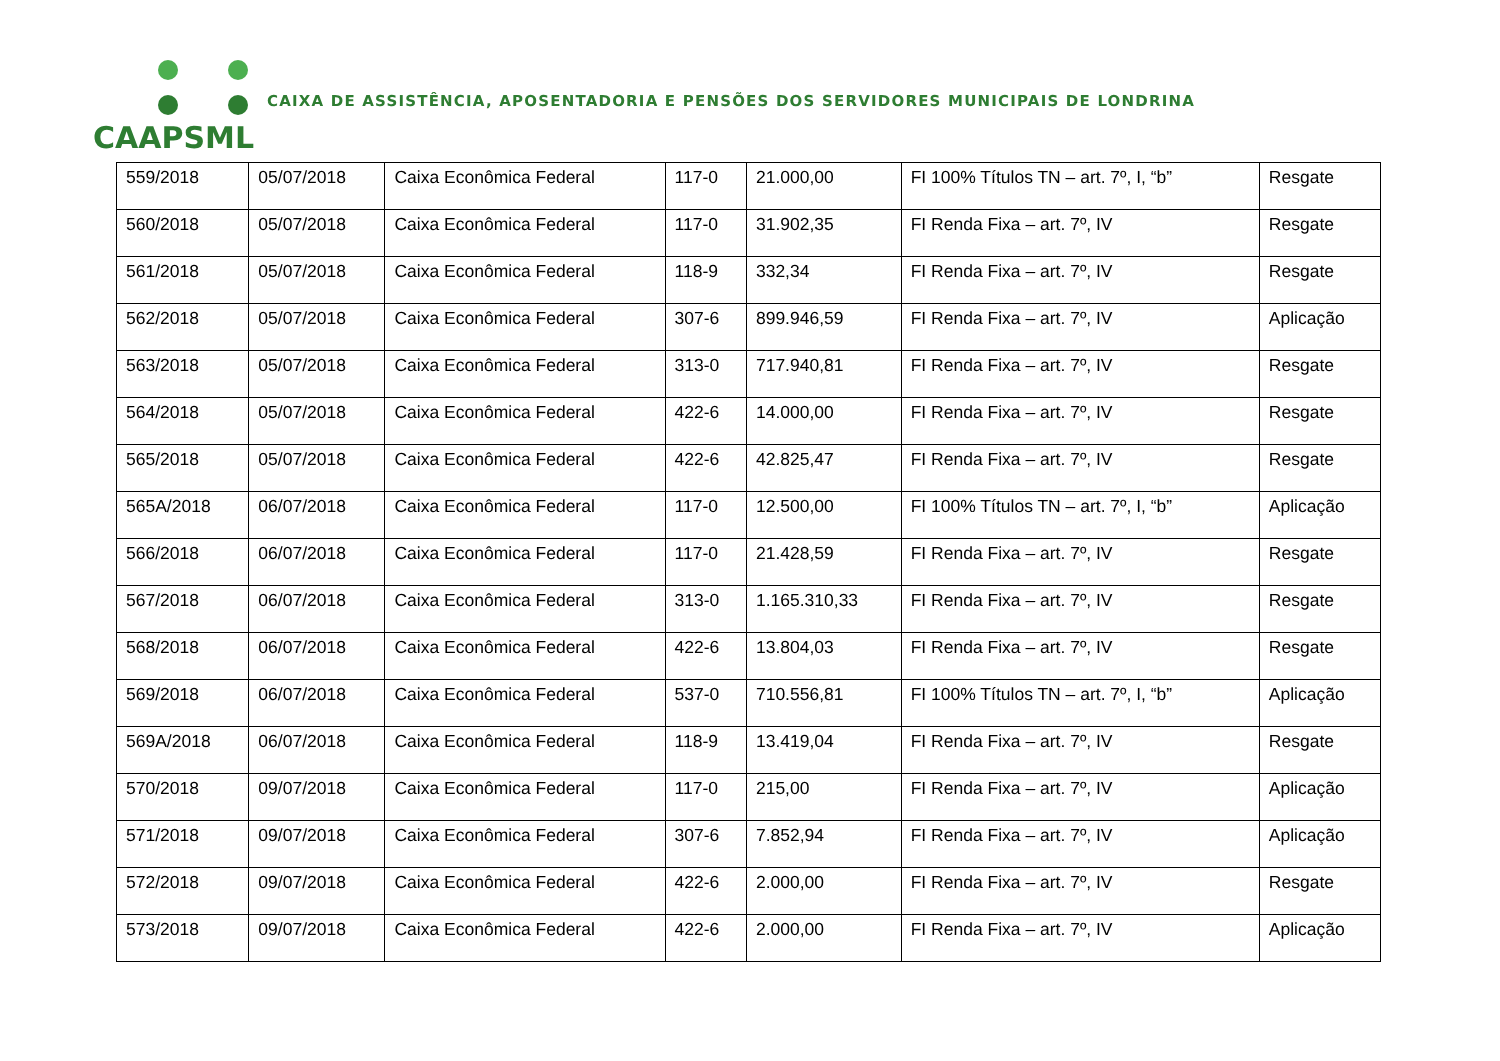CAAPSML
CAIXA DE ASSISTÊNCIA, APOSENTADORIA E PENSÕES DOS SERVIDORES MUNICIPAIS DE LONDRINA
| 559/2018 | 05/07/2018 | Caixa Econômica Federal | 117-0 | 21.000,00 | FI 100% Títulos TN – art. 7º, I, “b” | Resgate |
| 560/2018 | 05/07/2018 | Caixa Econômica Federal | 117-0 | 31.902,35 | FI Renda Fixa – art. 7º, IV | Resgate |
| 561/2018 | 05/07/2018 | Caixa Econômica Federal | 118-9 | 332,34 | FI Renda Fixa – art. 7º, IV | Resgate |
| 562/2018 | 05/07/2018 | Caixa Econômica Federal | 307-6 | 899.946,59 | FI Renda Fixa – art. 7º, IV | Aplicação |
| 563/2018 | 05/07/2018 | Caixa Econômica Federal | 313-0 | 717.940,81 | FI Renda Fixa – art. 7º, IV | Resgate |
| 564/2018 | 05/07/2018 | Caixa Econômica Federal | 422-6 | 14.000,00 | FI Renda Fixa – art. 7º, IV | Resgate |
| 565/2018 | 05/07/2018 | Caixa Econômica Federal | 422-6 | 42.825,47 | FI Renda Fixa – art. 7º, IV | Resgate |
| 565A/2018 | 06/07/2018 | Caixa Econômica Federal | 117-0 | 12.500,00 | FI 100% Títulos TN – art. 7º, I, “b” | Aplicação |
| 566/2018 | 06/07/2018 | Caixa Econômica Federal | 117-0 | 21.428,59 | FI Renda Fixa – art. 7º, IV | Resgate |
| 567/2018 | 06/07/2018 | Caixa Econômica Federal | 313-0 | 1.165.310,33 | FI Renda Fixa – art. 7º, IV | Resgate |
| 568/2018 | 06/07/2018 | Caixa Econômica Federal | 422-6 | 13.804,03 | FI Renda Fixa – art. 7º, IV | Resgate |
| 569/2018 | 06/07/2018 | Caixa Econômica Federal | 537-0 | 710.556,81 | FI 100% Títulos TN – art. 7º, I, “b” | Aplicação |
| 569A/2018 | 06/07/2018 | Caixa Econômica Federal | 118-9 | 13.419,04 | FI Renda Fixa – art. 7º, IV | Resgate |
| 570/2018 | 09/07/2018 | Caixa Econômica Federal | 117-0 | 215,00 | FI Renda Fixa – art. 7º, IV | Aplicação |
| 571/2018 | 09/07/2018 | Caixa Econômica Federal | 307-6 | 7.852,94 | FI Renda Fixa – art. 7º, IV | Aplicação |
| 572/2018 | 09/07/2018 | Caixa Econômica Federal | 422-6 | 2.000,00 | FI Renda Fixa – art. 7º, IV | Resgate |
| 573/2018 | 09/07/2018 | Caixa Econômica Federal | 422-6 | 2.000,00 | FI Renda Fixa – art. 7º, IV | Aplicação |